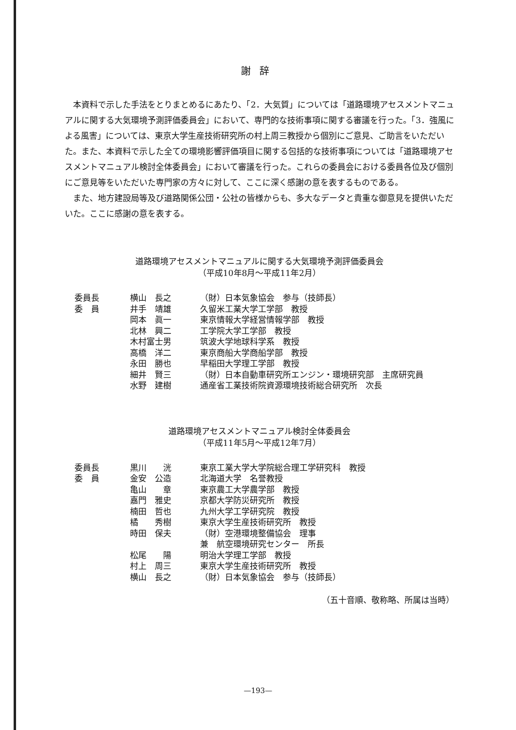謝辞
本資料で示した手法をとりまとめるにあたり、「2．大気質」については「道路環境アセスメントマニュアルに関する大気環境予測評価委員会」において、専門的な技術事項に関する審議を行った。「3．強風による風害」については、東京大学生産技術研究所の村上周三教授から個別にご意見、ご助言をいただいた。また、本資料で示した全ての環境影響評価項目に関する包括的な技術事項については「道路環境アセスメントマニュアル検討全体委員会」において審議を行った。これらの委員会における委員各位及び個別にご意見等をいただいた専門家の方々に対して、ここに深く感謝の意を表するものである。
また、地方建設局等及び道路関係公団・公社の皆様からも、多大なデータと貴重な御意見を提供いただいた。ここに感謝の意を表する。
道路環境アセスメントマニュアルに関する大気環境予測評価委員会
（平成10年8月～平成11年2月）
| 委員長 | 横山 長之 | （財）日本気象協会 参与（技師長） |
| 委 員 | 井手 靖雄 | 久留米工業大学工学部 教授 |
| | 岡本 眞一 | 東京情報大学経営情報学部 教授 |
| | 北林 興二 | 工学院大学工学部 教授 |
| | 木村富士男 | 筑波大学地球科学系 教授 |
| | 高橋 洋二 | 東京商船大学商船学部 教授 |
| | 永田 勝也 | 早稲田大学理工学部 教授 |
| | 細井 賢三 | （財）日本自動車研究所エンジン・環境研究部 主席研究員 |
| | 水野 建樹 | 通産省工業技術院資源環境技術総合研究所 次長 |
道路環境アセスメントマニュアル検討全体委員会
（平成11年5月～平成12年7月）
| 委員長 | 黒川 洸 | 東京工業大学大学院総合理工学研究科 教授 |
| 委 員 | 金安 公造 | 北海道大学 名誉教授 |
| | 亀山 章 | 東京農工大学農学部 教授 |
| | 嘉門 雅史 | 京都大学防災研究所 教授 |
| | 楠田 哲也 | 九州大学工学研究院 教授 |
| | 橘 秀樹 | 東京大学生産技術研究所 教授 |
| | 時田 保夫 | （財）空港環境整備協会 理事 兼 航空環境研究センター 所長 |
| | 松尾 陽 | 明治大学理工学部 教授 |
| | 村上 周三 | 東京大学生産技術研究所 教授 |
| | 横山 長之 | （財）日本気象協会 参与（技師長） |
（五十音順、敬称略、所属は当時）
—193—